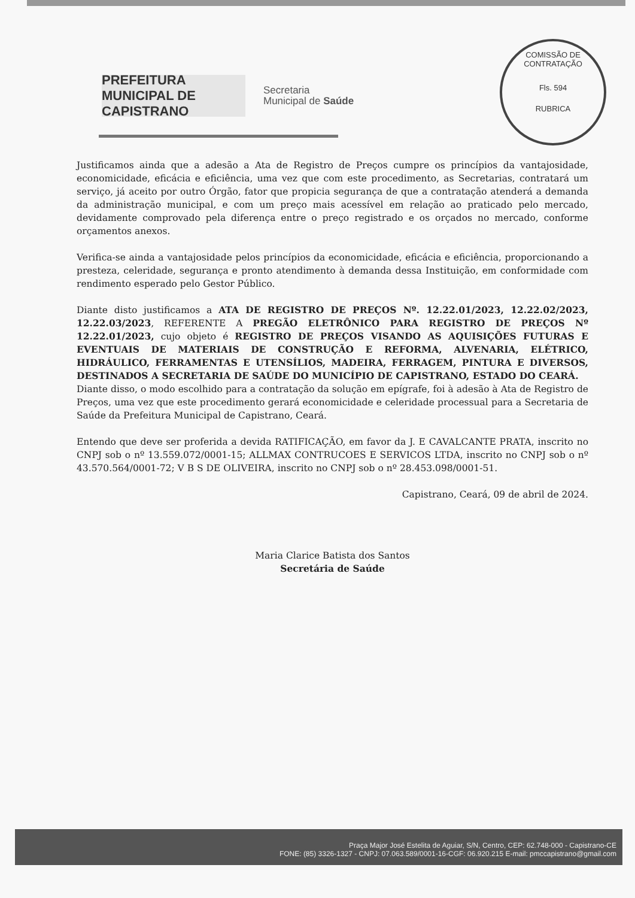PREFEITURA MUNICIPAL DE CAPISTRANO
Secretaria
Municipal de Saúde
COMISSÃO DE CONTRATAÇÃO
Fls. 594
RUBRICA
Justificamos ainda que a adesão a Ata de Registro de Preços cumpre os princípios da vantajosidade, economicidade, eficácia e eficiência, uma vez que com este procedimento, as Secretarias, contratará um serviço, já aceito por outro Órgão, fator que propicia segurança de que a contratação atenderá a demanda da administração municipal, e com um preço mais acessível em relação ao praticado pelo mercado, devidamente comprovado pela diferença entre o preço registrado e os orçados no mercado, conforme orçamentos anexos.
Verifica-se ainda a vantajosidade pelos princípios da economicidade, eficácia e eficiência, proporcionando a presteza, celeridade, segurança e pronto atendimento à demanda dessa Instituição, em conformidade com rendimento esperado pelo Gestor Público.
Diante disto justificamos a ATA DE REGISTRO DE PREÇOS Nº. 12.22.01/2023, 12.22.02/2023, 12.22.03/2023, REFERENTE A PREGÃO ELETRÔNICO PARA REGISTRO DE PREÇOS Nº 12.22.01/2023, cujo objeto é REGISTRO DE PREÇOS VISANDO AS AQUISIÇÕES FUTURAS E EVENTUAIS DE MATERIAIS DE CONSTRUÇÃO E REFORMA, ALVENARIA, ELÉTRICO, HIDRÁULICO, FERRAMENTAS E UTENSÍLIOS, MADEIRA, FERRAGEM, PINTURA E DIVERSOS, DESTINADOS A SECRETARIA DE SAÚDE DO MUNICÍPIO DE CAPISTRANO, ESTADO DO CEARÁ.
Diante disso, o modo escolhido para a contratação da solução em epígrafe, foi à adesão à Ata de Registro de Preços, uma vez que este procedimento gerará economicidade e celeridade processual para a Secretaria de Saúde da Prefeitura Municipal de Capistrano, Ceará.
Entendo que deve ser proferida a devida RATIFICAÇÃO, em favor da J. E CAVALCANTE PRATA, inscrito no CNPJ sob o nº 13.559.072/0001-15; ALLMAX CONTRUCOES E SERVICOS LTDA, inscrito no CNPJ sob o nº 43.570.564/0001-72; V B S DE OLIVEIRA, inscrito no CNPJ sob o nº 28.453.098/0001-51.
Capistrano, Ceará, 09 de abril de 2024.
Maria Clarice Batista dos Santos
Secretária de Saúde
Praça Major José Estelita de Aguiar, S/N, Centro, CEP: 62.748-000 - Capistrano-CE
FONE: (85) 3326-1327 - CNPJ: 07.063.589/0001-16-CGF: 06.920.215 E-mail: pmccapistrano@gmail.com